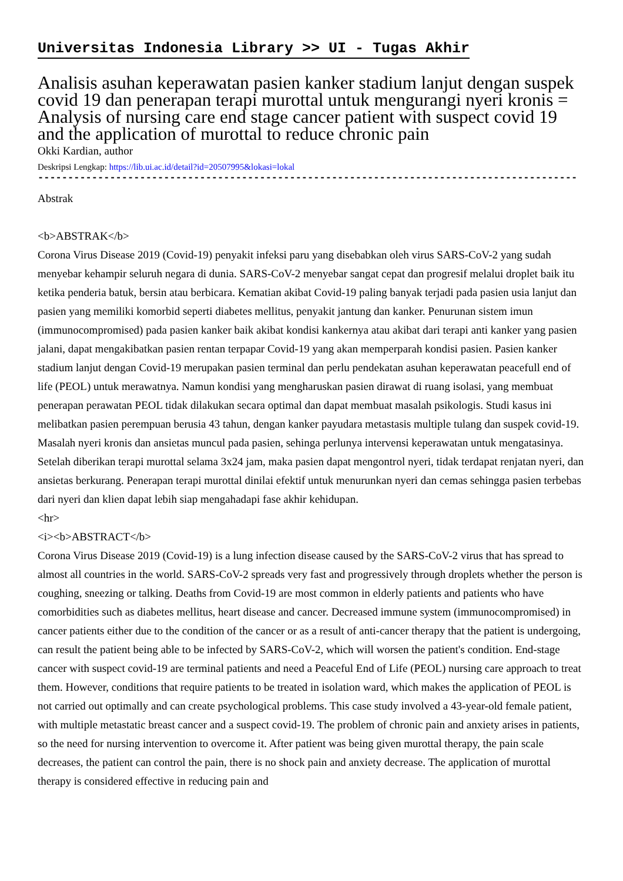Universitas Indonesia Library >> UI - Tugas Akhir
Analisis asuhan keperawatan pasien kanker stadium lanjut dengan suspek covid 19 dan penerapan terapi murottal untuk mengurangi nyeri kronis = Analysis of nursing care end stage cancer patient with suspect covid 19 and the application of murottal to reduce chronic pain
Okki Kardian, author
Deskripsi Lengkap: https://lib.ui.ac.id/detail?id=20507995&lokasi=lokal
------------------------------------------------------------------------------------------
Abstrak
<b>ABSTRAK</b>
Corona Virus Disease 2019 (Covid-19) penyakit infeksi paru yang disebabkan oleh virus SARS-CoV-2 yang sudah menyebar kehampir seluruh negara di dunia. SARS-CoV-2 menyebar sangat cepat dan progresif melalui droplet baik itu ketika penderia batuk, bersin atau berbicara. Kematian akibat Covid-19 paling banyak terjadi pada pasien usia lanjut dan pasien yang memiliki komorbid seperti diabetes mellitus, penyakit jantung dan kanker. Penurunan sistem imun (immunocompromised) pada pasien kanker baik akibat kondisi kankernya atau akibat dari terapi anti kanker yang pasien jalani, dapat mengakibatkan pasien rentan terpapar Covid-19 yang akan memperparah kondisi pasien. Pasien kanker stadium lanjut dengan Covid-19 merupakan pasien terminal dan perlu pendekatan asuhan keperawatan peacefull end of life (PEOL) untuk merawatnya. Namun kondisi yang mengharuskan pasien dirawat di ruang isolasi, yang membuat penerapan perawatan PEOL tidak dilakukan secara optimal dan dapat membuat masalah psikologis. Studi kasus ini melibatkan pasien perempuan berusia 43 tahun, dengan kanker payudara metastasis multiple tulang dan suspek covid-19. Masalah nyeri kronis dan ansietas muncul pada pasien, sehinga perlunya intervensi keperawatan untuk mengatasinya. Setelah diberikan terapi murottal selama 3x24 jam, maka pasien dapat mengontrol nyeri, tidak terdapat renjatan nyeri, dan ansietas berkurang. Penerapan terapi murottal dinilai efektif untuk menurunkan nyeri dan cemas sehingga pasien terbebas dari nyeri dan klien dapat lebih siap mengahadapi fase akhir kehidupan.
<hr>
<i><b>ABSTRACT</b>
Corona Virus Disease 2019 (Covid-19) is a lung infection disease caused by the SARS-CoV-2 virus that has spread to almost all countries in the world. SARS-CoV-2 spreads very fast and progressively through droplets whether the person is coughing, sneezing or talking. Deaths from Covid-19 are most common in elderly patients and patients who have comorbidities such as diabetes mellitus, heart disease and cancer. Decreased immune system (immunocompromised) in cancer patients either due to the condition of the cancer or as a result of anti-cancer therapy that the patient is undergoing, can result the patient being able to be infected by SARS-CoV-2, which will worsen the patient's condition. End-stage cancer with suspect covid-19 are terminal patients and need a Peaceful End of Life (PEOL) nursing care approach to treat them. However, conditions that require patients to be treated in isolation ward, which makes the application of PEOL is not carried out optimally and can create psychological problems. This case study involved a 43-year-old female patient, with multiple metastatic breast cancer and a suspect covid-19. The problem of chronic pain and anxiety arises in patients, so the need for nursing intervention to overcome it. After patient was being given murottal therapy, the pain scale decreases, the patient can control the pain, there is no shock pain and anxiety decrease. The application of murottal therapy is considered effective in reducing pain and